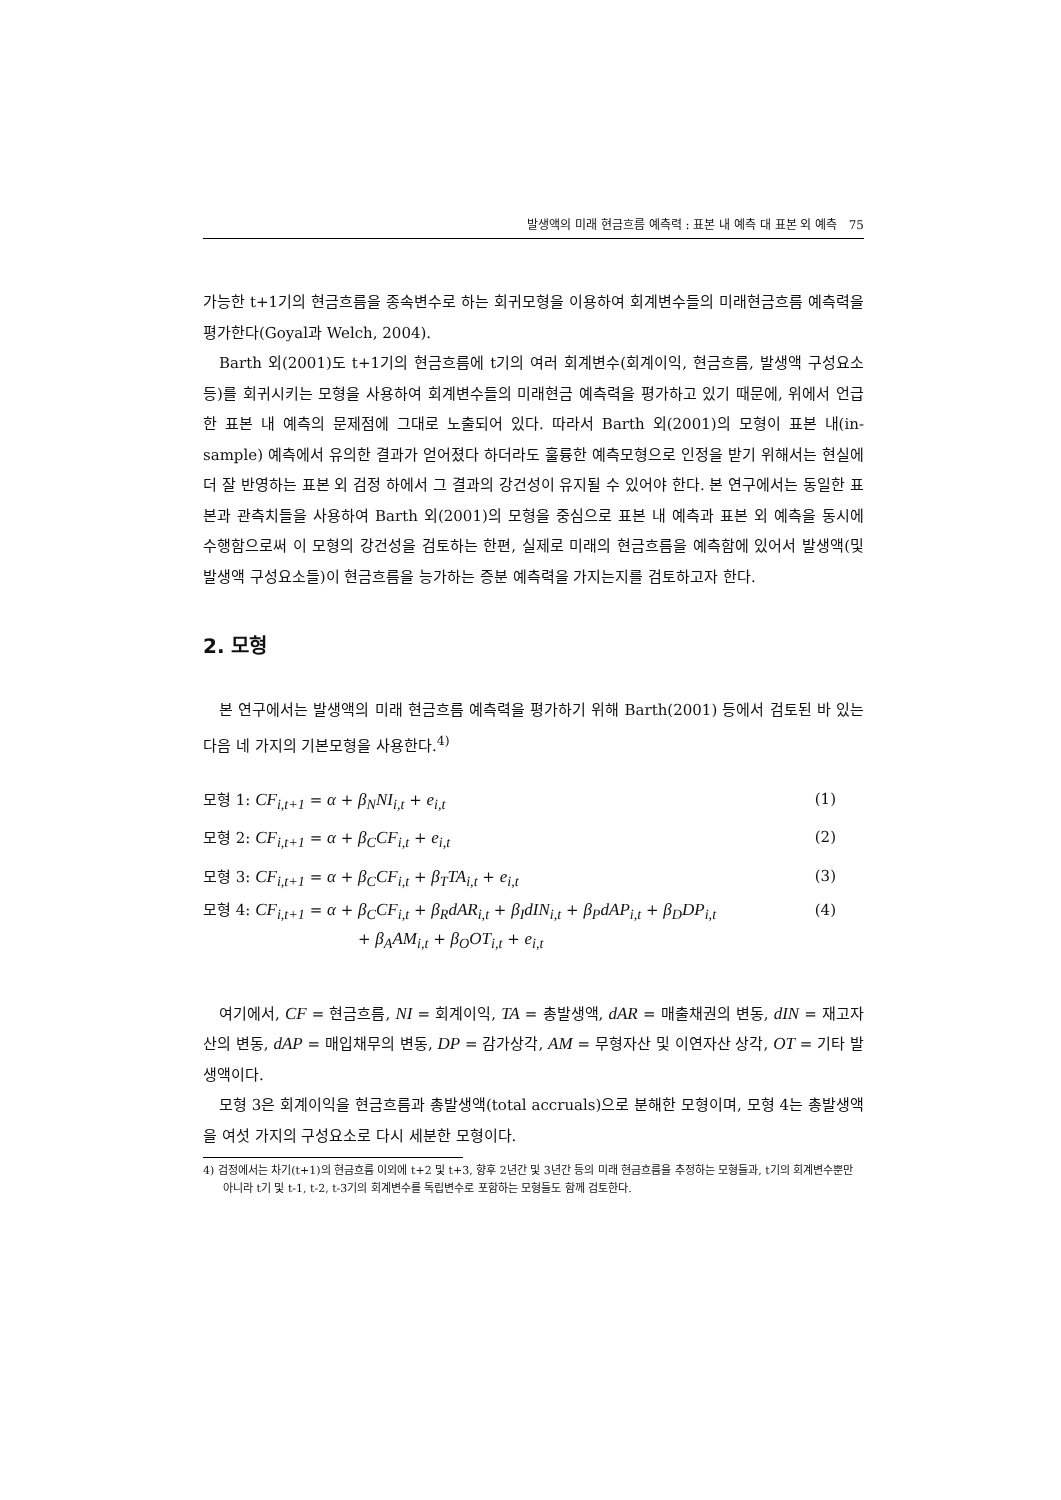발생액의 미래 현금흐름 예측력 : 표본 내 예측 대 표본 외 예측 75
가능한 t+1기의 현금흐름을 종속변수로 하는 회귀모형을 이용하여 회계변수들의 미래현금흐름 예측력을 평가한다(Goyal과 Welch, 2004).
Barth 외(2001)도 t+1기의 현금흐름에 t기의 여러 회계변수(회계이익, 현금흐름, 발생액 구성요소 등)를 회귀시키는 모형을 사용하여 회계변수들의 미래현금 예측력을 평가하고 있기 때문에, 위에서 언급한 표본 내 예측의 문제점에 그대로 노출되어 있다. 따라서 Barth 외(2001)의 모형이 표본 내(in-sample) 예측에서 유의한 결과가 얻어졌다 하더라도 훌륭한 예측모형으로 인정을 받기 위해서는 현실에 더 잘 반영하는 표본 외 검정 하에서 그 결과의 강건성이 유지될 수 있어야 한다. 본 연구에서는 동일한 표본과 관측치들을 사용하여 Barth 외(2001)의 모형을 중심으로 표본 내 예측과 표본 외 예측을 동시에 수행함으로써 이 모형의 강건성을 검토하는 한편, 실제로 미래의 현금흐름을 예측함에 있어서 발생액(및 발생액 구성요소들)이 현금흐름을 능가하는 증분 예측력을 가지는지를 검토하고자 한다.
2. 모형
본 연구에서는 발생액의 미래 현금흐름 예측력을 평가하기 위해 Barth(2001) 등에서 검토된 바 있는 다음 네 가지의 기본모형을 사용한다.<sup>4)</sup>
모형 1: CF<sub>i,t+1</sub> = α + β<sub>N</sub>NI<sub>i,t</sub> + e<sub>i,t</sub> (1)
모형 2: CF<sub>i,t+1</sub> = α + β<sub>C</sub>CF<sub>i,t</sub> + e<sub>i,t</sub> (2)
모형 3: CF<sub>i,t+1</sub> = α + β<sub>C</sub>CF<sub>i,t</sub> + β<sub>T</sub>TA<sub>i,t</sub> + e<sub>i,t</sub> (3)
모형 4: CF<sub>i,t+1</sub> = α + β<sub>C</sub>CF<sub>i,t</sub> + β<sub>R</sub>dAR<sub>i,t</sub> + β<sub>I</sub>dIN<sub>i,t</sub> + β<sub>P</sub>dAP<sub>i,t</sub> + β<sub>D</sub>DP<sub>i,t</sub>
+ β<sub>A</sub>AM<sub>i,t</sub> + β<sub>O</sub>OT<sub>i,t</sub> + e<sub>i,t</sub> (4)
여기에서, CF = 현금흐름, NI = 회계이익, TA = 총발생액, dAR = 매출채권의 변동, dIN = 재고자산의 변동, dAP = 매입채무의 변동, DP = 감가상각, AM = 무형자산 및 이연자산 상각, OT = 기타 발생액이다.
모형 3은 회계이익을 현금흐름과 총발생액(total accruals)으로 분해한 모형이며, 모형 4는 총발생액을 여섯 가지의 구성요소로 다시 세분한 모형이다.
4) 검정에서는 차기(t+1)의 현금흐름 이외에 t+2 및 t+3, 향후 2년간 및 3년간 등의 미래 현금흐름을 추정하는 모형들과, t기의 회계변수뿐만 아니라 t기 및 t-1, t-2, t-3기의 회계변수를 독립변수로 포함하는 모형들도 함께 검토한다.